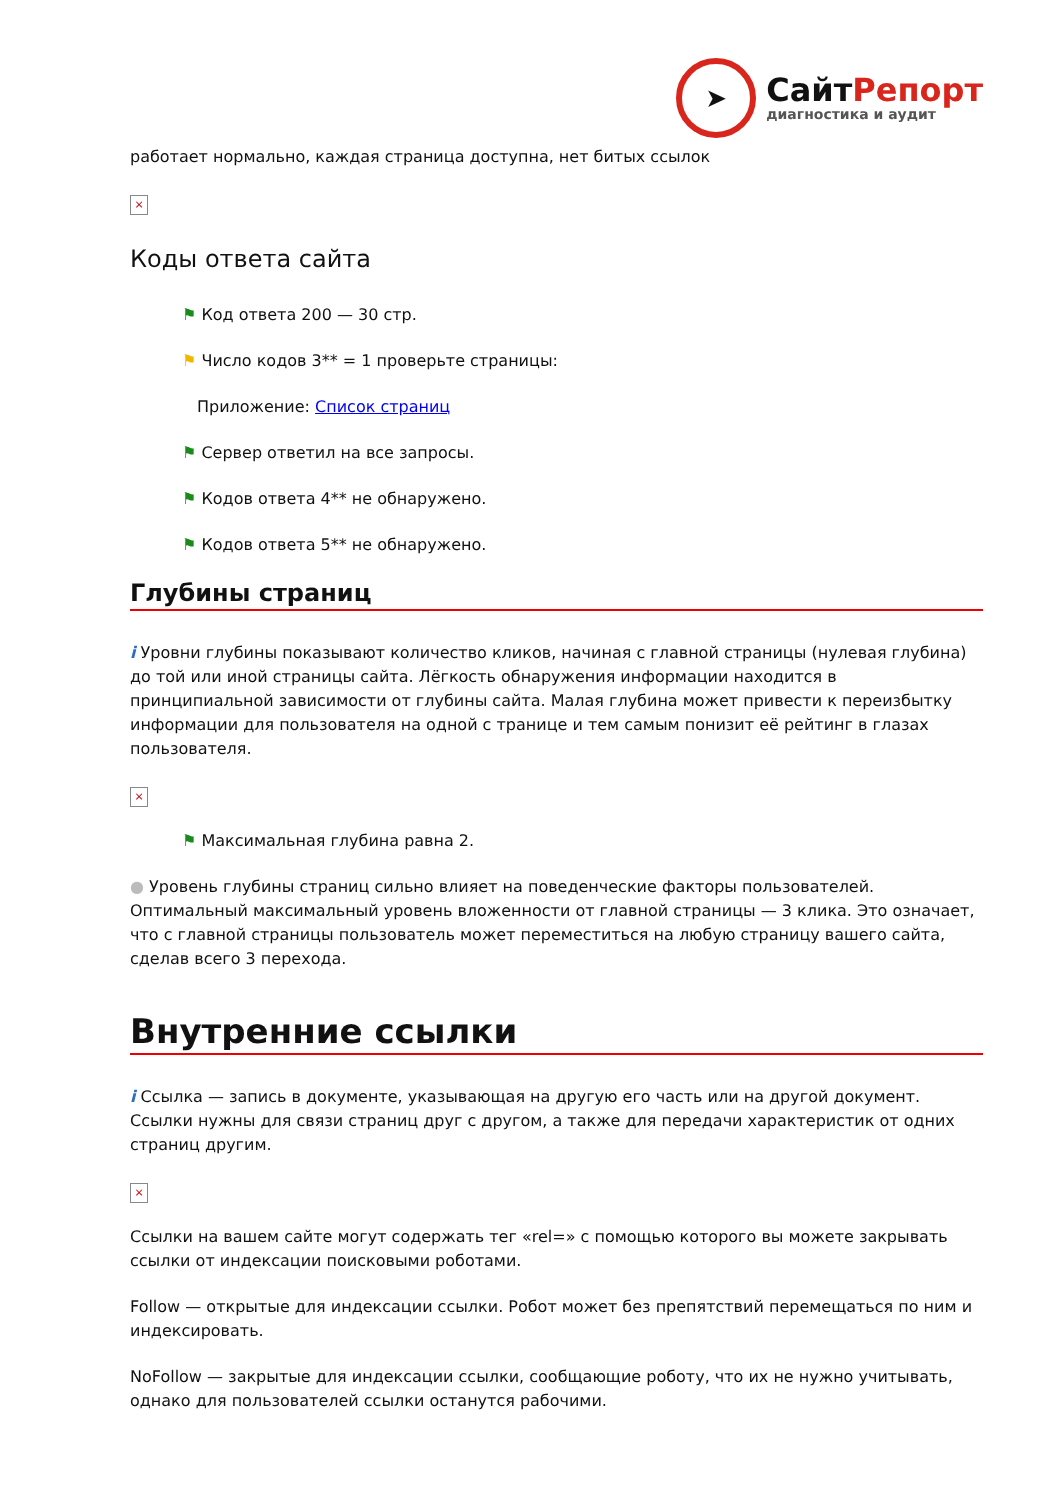➤
СайтРепорт
диагностика и аудит
работает нормально, каждая страница доступна, нет битых ссылок
×
Коды ответа сайта
⚑ Код ответа 200 — 30 стр.
⚑ Число кодов 3** = 1 проверьте страницы:
Приложение: Список страниц
⚑ Сервер ответил на все запросы.
⚑ Кодов ответа 4** не обнаружено.
⚑ Кодов ответа 5** не обнаружено.
Глубины страниц
i Уровни глубины показывают количество кликов, начиная с главной страницы (нулевая глубина) до той или иной страницы сайта. Лёгкость обнаружения информации находится в принципиальной зависимости от глубины сайта. Малая глубина может привести к переизбытку информации для пользователя на одной с транице и тем самым понизит её рейтинг в глазах пользователя.
×
⚑ Максимальная глубина равна 2.
● Уровень глубины страниц сильно влияет на поведенческие факторы пользователей. Оптимальный максимальный уровень вложенности от главной страницы — 3 клика. Это означает, что с главной страницы пользователь может переместиться на любую страницу вашего сайта, сделав всего 3 перехода.
Внутренние ссылки
i Ссылка — запись в документе, указывающая на другую его часть или на другой документ. Ссылки нужны для связи страниц друг с другом, а также для передачи характеристик от одних страниц другим.
×
Ссылки на вашем сайте могут содержать тег «rel=» с помощью которого вы можете закрывать ссылки от индексации поисковыми роботами.
Follow — открытые для индексации ссылки. Робот может без препятствий перемещаться по ним и индексировать.
NoFollow — закрытые для индексации ссылки, сообщающие роботу, что их не нужно учитывать, однако для пользователей ссылки останутся рабочими.